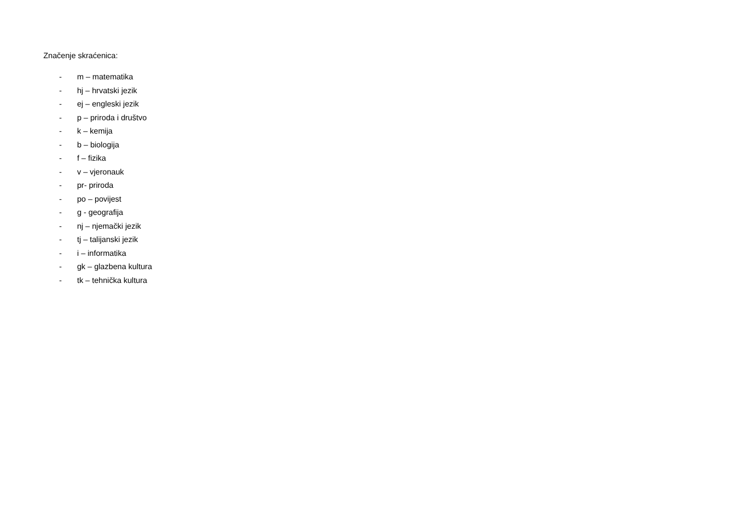Značenje skraćenica:
- m – matematika
- hj – hrvatski jezik
- ej – engleski jezik
- p – priroda i društvo
- k – kemija
- b – biologija
- f – fizika
- v – vjeronauk
- pr- priroda
- po – povijest
- g - geografija
- nj – njemački jezik
- tj – talijanski jezik
- i – informatika
- gk – glazbena kultura
- tk – tehnička kultura